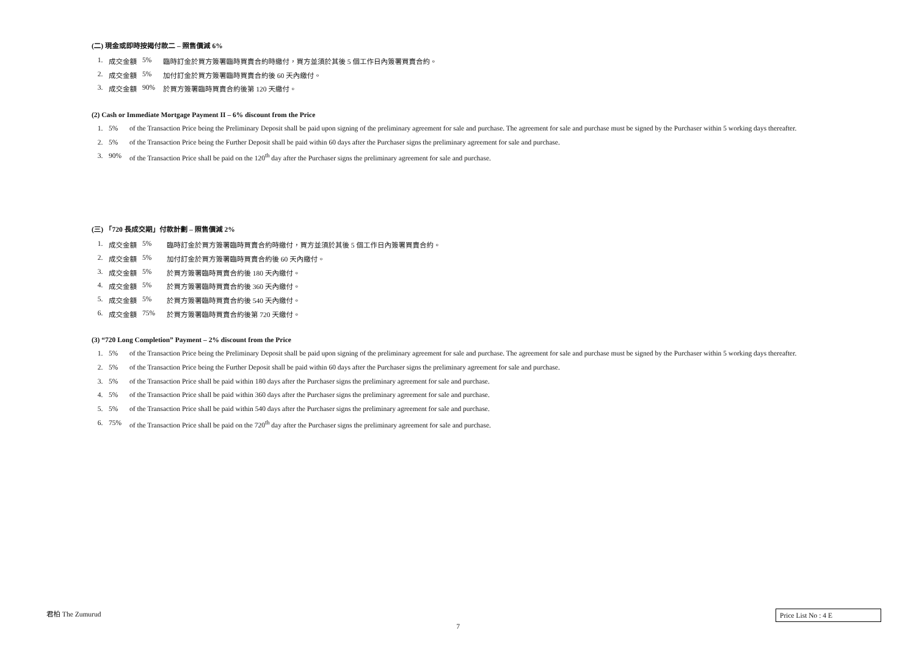(二) 現金或即時按揭付款二 – 照售價減 6%
1. 成交金額 5% 臨時訂金於買方簽署臨時買賣合約時繳付，買方並須於其後 5 個工作日內簽署買賣合約。
2. 成交金額 5% 加付訂金於買方簽署臨時買賣合約後 60 天內繳付。
3. 成交金額 90% 於買方簽署臨時買賣合約後第 120 天繳付。
(2) Cash or Immediate Mortgage Payment II – 6% discount from the Price
1. 5% of the Transaction Price being the Preliminary Deposit shall be paid upon signing of the preliminary agreement for sale and purchase. The agreement for sale and purchase must be signed by the Purchaser within 5 working days thereafter.
2. 5% of the Transaction Price being the Further Deposit shall be paid within 60 days after the Purchaser signs the preliminary agreement for sale and purchase.
3. 90% of the Transaction Price shall be paid on the 120<sup>th</sup> day after the Purchaser signs the preliminary agreement for sale and purchase.
(三) 「720 長成交期」付款計劃 – 照售價減 2%
1. 成交金額 5% 臨時訂金於買方簽署臨時買賣合約時繳付，買方並須於其後 5 個工作日內簽署買賣合約。
2. 成交金額 5% 加付訂金於買方簽署臨時買賣合約後 60 天內繳付。
3. 成交金額 5% 於買方簽署臨時買賣合約後 180 天內繳付。
4. 成交金額 5% 於買方簽署臨時買賣合約後 360 天內繳付。
5. 成交金額 5% 於買方簽署臨時買賣合約後 540 天內繳付。
6. 成交金額 75% 於買方簽署臨時買賣合約後第 720 天繳付。
(3) “720 Long Completion” Payment – 2% discount from the Price
1. 5% of the Transaction Price being the Preliminary Deposit shall be paid upon signing of the preliminary agreement for sale and purchase. The agreement for sale and purchase must be signed by the Purchaser within 5 working days thereafter.
2. 5% of the Transaction Price being the Further Deposit shall be paid within 60 days after the Purchaser signs the preliminary agreement for sale and purchase.
3. 5% of the Transaction Price shall be paid within 180 days after the Purchaser signs the preliminary agreement for sale and purchase.
4. 5% of the Transaction Price shall be paid within 360 days after the Purchaser signs the preliminary agreement for sale and purchase.
5. 5% of the Transaction Price shall be paid within 540 days after the Purchaser signs the preliminary agreement for sale and purchase.
6. 75% of the Transaction Price shall be paid on the 720<sup>th</sup> day after the Purchaser signs the preliminary agreement for sale and purchase.
君柏 The Zumurud Price List No : 4 E
7